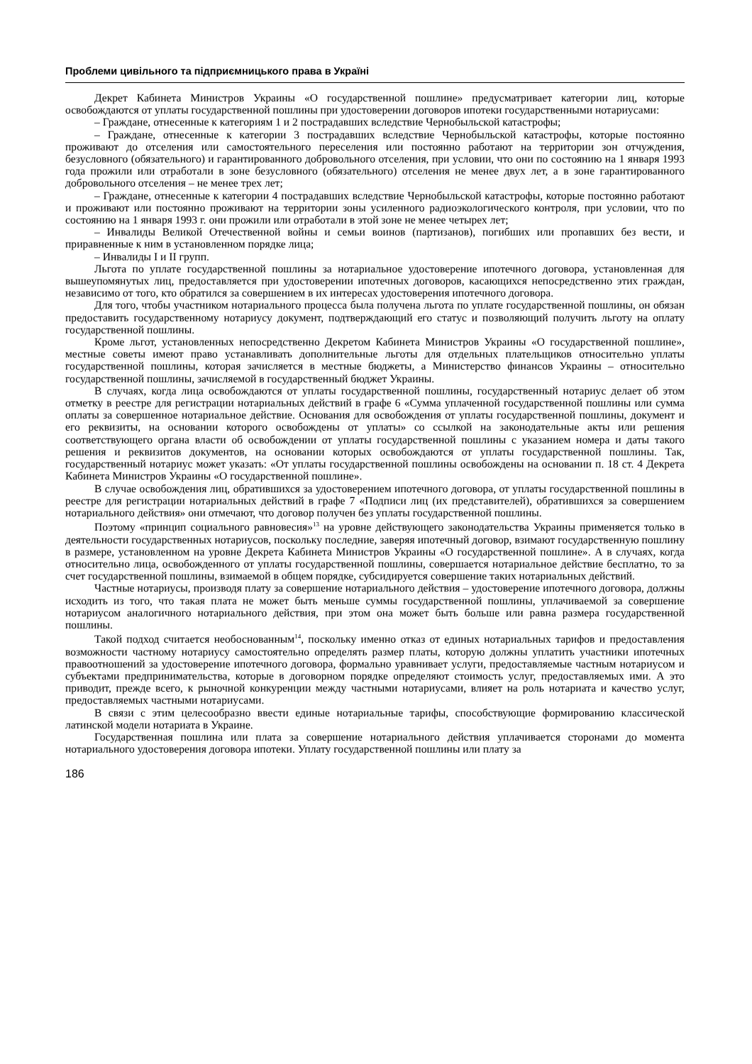Проблеми цивільного та підприємницького права в Україні
Декрет Кабинета Министров Украины «О государственной пошлине» предусматривает категории лиц, которые освобождаются от уплаты государственной пошлины при удостоверении договоров ипотеки государственными нотариусами:
– Граждане, отнесенные к категориям 1 и 2 пострадавших вследствие Чернобыльской катастрофы;
– Граждане, отнесенные к категории 3 пострадавших вследствие Чернобыльской катастрофы, которые постоянно проживают до отселения или самостоятельного переселения или постоянно работают на территории зон отчуждения, безусловного (обязательного) и гарантированного добровольного отселения, при условии, что они по состоянию на 1 января 1993 года прожили или отработали в зоне безусловного (обязательного) отселения не менее двух лет, а в зоне гарантированного добровольного отселения – не менее трех лет;
– Граждане, отнесенные к категории 4 пострадавших вследствие Чернобыльской катастрофы, которые постоянно работают и проживают или постоянно проживают на территории зоны усиленного радиоэкологического контроля, при условии, что по состоянию на 1 января 1993 г. они прожили или отработали в этой зоне не менее четырех лет;
– Инвалиды Великой Отечественной войны и семьи воинов (партизанов), погибших или пропавших без вести, и приравненные к ним в установленном порядке лица;
– Инвалиды I и II групп.
Льгота по уплате государственной пошлины за нотариальное удостоверение ипотечного договора, установленная для вышеупомянутых лиц, предоставляется при удостоверении ипотечных договоров, касающихся непосредственно этих граждан, независимо от того, кто обратился за совершением в их интересах удостоверения ипотечного договора.
Для того, чтобы участником нотариального процесса была получена льгота по уплате государственной пошлины, он обязан предоставить государственному нотариусу документ, подтверждающий его статус и позволяющий получить льготу на оплату государственной пошлины.
Кроме льгот, установленных непосредственно Декретом Кабинета Министров Украины «О государственной пошлине», местные советы имеют право устанавливать дополнительные льготы для отдельных плательщиков относительно уплаты государственной пошлины, которая зачисляется в местные бюджеты, а Министерство финансов Украины – относительно государственной пошлины, зачисляемой в государственный бюджет Украины.
В случаях, когда лица освобождаются от уплаты государственной пошлины, государственный нотариус делает об этом отметку в реестре для регистрации нотариальных действий в графе 6 «Сумма уплаченной государственной пошлины или сумма оплаты за совершенное нотариальное действие. Основания для освобождения от уплаты государственной пошлины, документ и его реквизиты, на основании которого освобождены от уплаты» со ссылкой на законодательные акты или решения соответствующего органа власти об освобождении от уплаты государственной пошлины с указанием номера и даты такого решения и реквизитов документов, на основании которых освобождаются от уплаты государственной пошлины. Так, государственный нотариус может указать: «От уплаты государственной пошлины освобождены на основании п. 18 ст. 4 Декрета Кабинета Министров Украины «О государственной пошлине».
В случае освобождения лиц, обратившихся за удостоверением ипотечного договора, от уплаты государственной пошлины в реестре для регистрации нотариальных действий в графе 7 «Подписи лиц (их представителей), обратившихся за совершением нотариального действия» они отмечают, что договор получен без уплаты государственной пошлины.
Поэтому «принцип социального равновесия»<sup>13</sup> на уровне действующего законодательства Украины применяется только в деятельности государственных нотариусов, поскольку последние, заверяя ипотечный договор, взимают государственную пошлину в размере, установленном на уровне Декрета Кабинета Министров Украины «О государственной пошлине». А в случаях, когда относительно лица, освобожденного от уплаты государственной пошлины, совершается нотариальное действие бесплатно, то за счет государственной пошлины, взимаемой в общем порядке, субсидируется совершение таких нотариальных действий.
Частные нотариусы, производя плату за совершение нотариального действия – удостоверение ипотечного договора, должны исходить из того, что такая плата не может быть меньше суммы государственной пошлины, уплачиваемой за совершение нотариусом аналогичного нотариального действия, при этом она может быть больше или равна размера государственной пошлины.
Такой подход считается необоснованным<sup>14</sup>, поскольку именно отказ от единых нотариальных тарифов и предоставления возможности частному нотариусу самостоятельно определять размер платы, которую должны уплатить участники ипотечных правоотношений за удостоверение ипотечного договора, формально уравнивает услуги, предоставляемые частным нотариусом и субъектами предпринимательства, которые в договорном порядке определяют стоимость услуг, предоставляемых ими. А это приводит, прежде всего, к рыночной конкуренции между частными нотариусами, влияет на роль нотариата и качество услуг, предоставляемых частными нотариусами.
В связи с этим целесообразно ввести единые нотариальные тарифы, способствующие формированию классической латинской модели нотариата в Украине.
Государственная пошлина или плата за совершение нотариального действия уплачивается сторонами до момента нотариального удостоверения договора ипотеки. Уплату государственной пошлины или плату за
186